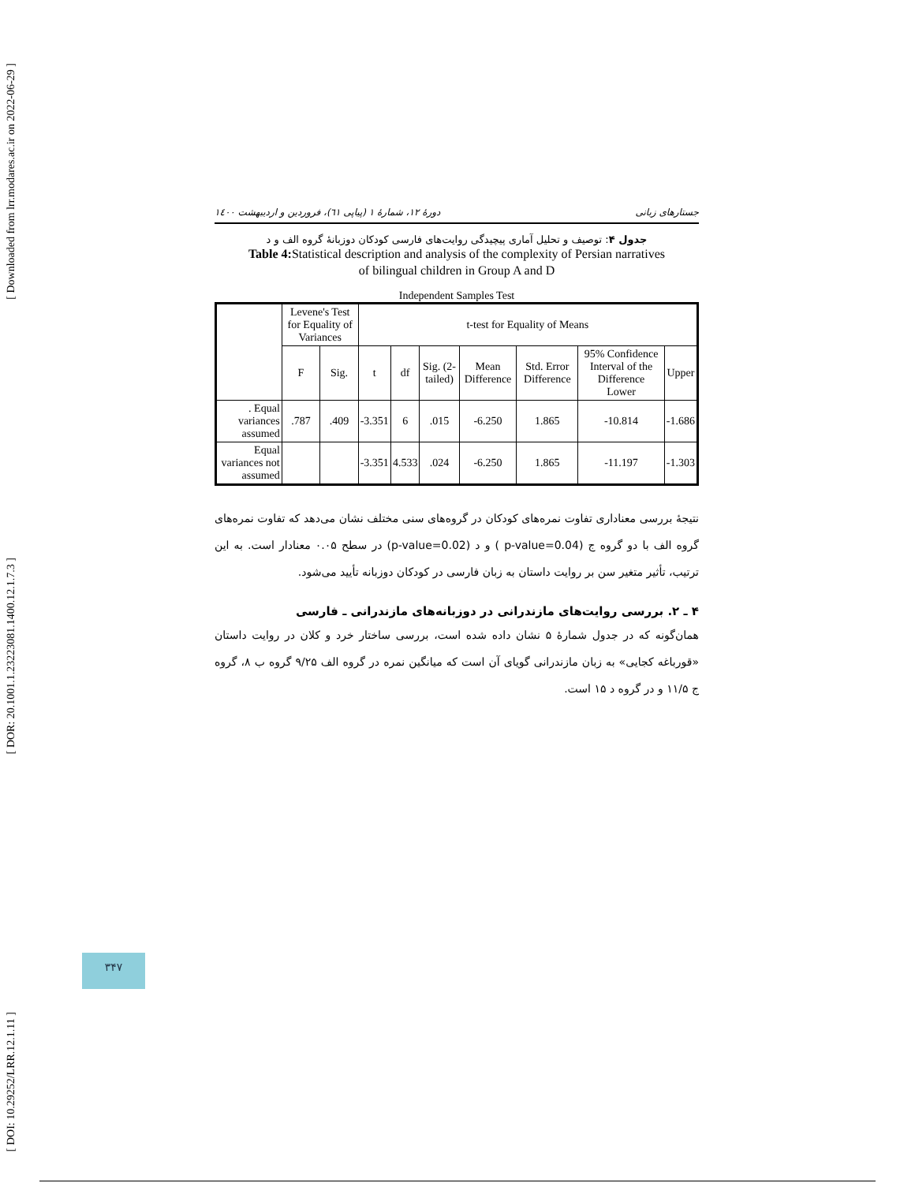[ Downloaded from lrr.modares.ac.ir on 2022-06-29 ]
[ DOR: 20.1001.1.23223081.1400.12.1.7.3 ]
[ DOI: 10.29252/LRR.12.1.11 ]
دورهٔ ۱۲، شمارهٔ ۱ (پیاپی ٦۱)، فروردین و اردیبهشت ۱٤۰۰ جستارهای زبانی
جدول ۴: توصیف و تحلیل آماری پیچیدگی روایت‌های فارسی کودکان دوزبانهٔ گروه الف و د
Table 4: Statistical description and analysis of the complexity of Persian narratives
of bilingual children in Group A and D
Independent Samples Test
| | Levene's Test for Equality of Variances | | t-test for Equality of Means | | | | | | |
| --- | --- | --- | --- | --- | --- | --- | --- | --- | --- |
| | F | Sig. | t | df | Sig. (2-tailed) | Mean Difference | Std. Error Difference | 95% Confidence Interval of the Difference Lower | Upper |
| . Equal variances assumed | .787 | .409 | -3.351 | 6 | .015 | -6.250 | 1.865 | -10.814 | -1.686 |
| Equal variances not assumed | | | -3.351 | 4.533 | .024 | -6.250 | 1.865 | -11.197 | -1.303 |
نتیجهٔ بررسی معناداری تفاوت نمره‌های کودکان در گروه‌های سنی مختلف نشان می‌دهد که تفاوت نمره‌های گروه الف با دو گروه ج (p-value=0.04 ) و د (p-value=0.02) در سطح ۰.۰۵ معنادار است. به این ترتیب، تأثیر متغیر سن بر روایت داستان به زبان فارسی در کودکان دوزبانه تأیید می‌شود.
۴ ـ ۲. بررسی روایت‌های مازندرانی در دوزبانه‌های مازندرانی ـ فارسی
همان‌گونه که در جدول شمارهٔ ۵ نشان داده شده است، بررسی ساختار خرد و کلان در روایت داستان «قورباغه کجایی» به زبان مازندرانی گویای آن است که میانگین نمره در گروه الف ۹/۲۵ گروه ب ۸، گروه ج ۱۱/۵ و در گروه د ۱۵ است.
۳۴۷